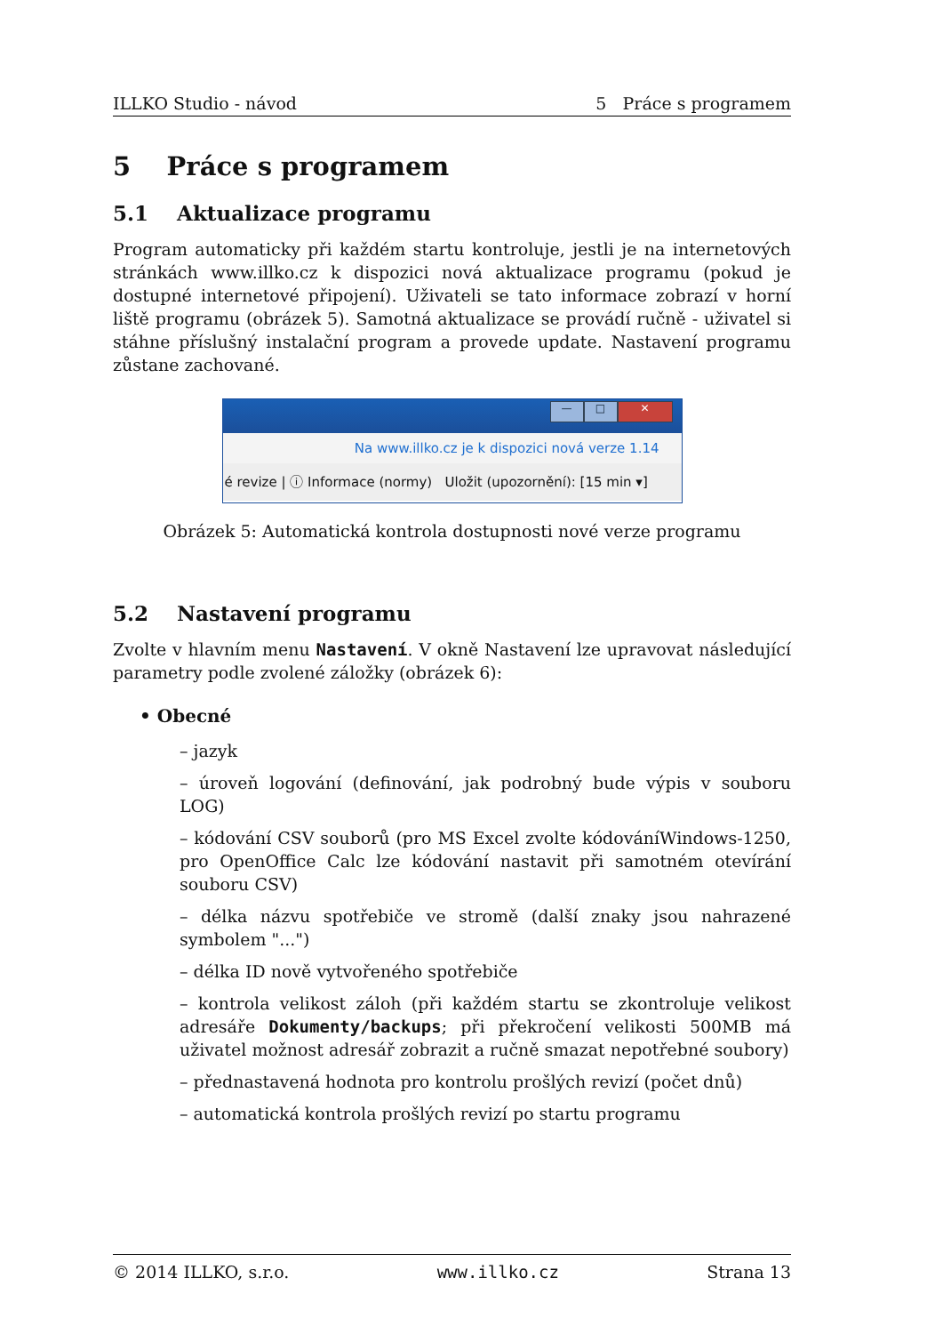ILLKO Studio - návod 5 Práce s programem
5 Práce s programem
5.1 Aktualizace programu
Program automaticky při každém startu kontroluje, jestli je na internetových stránkách www.illko.cz k dispozici nová aktualizace programu (pokud je dostupné internetové připojení). Uživateli se tato informace zobrazí v horní liště programu (obrázek 5). Samotná aktualizace se provádí ručně - uživatel si stáhne příslušný instalační program a provede update. Nastavení programu zůstane zachované.
— □ ✕
Na www.illko.cz je k dispozici nová verze 1.14
é revize | ⓘ Informace (normy) Uložit (upozornění): [15 min ▾]
Obrázek 5: Automatická kontrola dostupnosti nové verze programu
5.2 Nastavení programu
Zvolte v hlavním menu Nastavení. V okně Nastavení lze upravovat následující parametry podle zvolené záložky (obrázek 6):
• Obecné
– jazyk
– úroveň logování (definování, jak podrobný bude výpis v souboru LOG)
– kódování CSV souborů (pro MS Excel zvolte kódováníWindows-1250, pro OpenOffice Calc lze kódování nastavit při samotném otevírání souboru CSV)
– délka názvu spotřebiče ve stromě (další znaky jsou nahrazené symbolem "...")
– délka ID nově vytvořeného spotřebiče
– kontrola velikost záloh (při každém startu se zkontroluje velikost adresáře Dokumenty/backups; při překročení velikosti 500MB má uživatel možnost adresář zobrazit a ručně smazat nepotřebné soubory)
– přednastavená hodnota pro kontrolu prošlých revizí (počet dnů)
– automatická kontrola prošlých revizí po startu programu
© 2014 ILLKO, s.r.o. www.illko.cz Strana 13